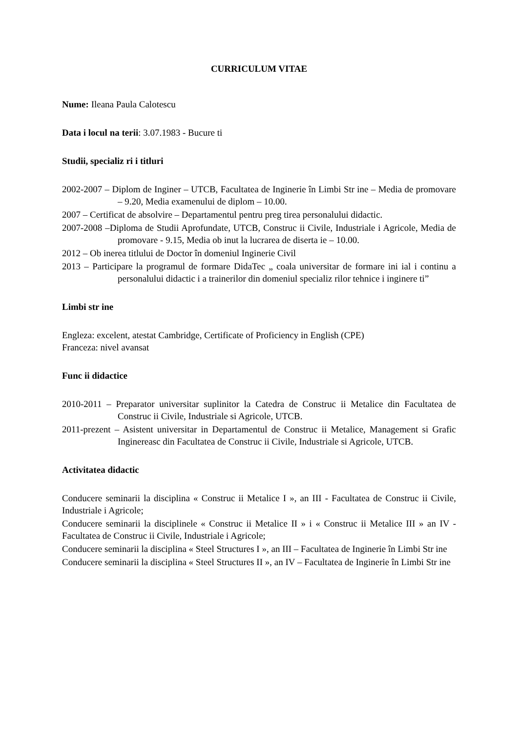CURRICULUM VITAE
Nume: Ileana Paula Calotescu
Data i locul na terii: 3.07.1983 - Bucure ti
Studii, specializ ri i titluri
2002-2007 – Diplom de Inginer – UTCB, Facultatea de Inginerie în Limbi Str ine – Media de promovare – 9.20, Media examenului de diplom – 10.00.
2007 – Certificat de absolvire – Departamentul pentru preg tirea personalului didactic.
2007-2008 –Diploma de Studii Aprofundate, UTCB, Construc ii Civile, Industriale i Agricole, Media de promovare - 9.15, Media ob inut la lucrarea de diserta ie – 10.00.
2012 – Ob inerea titlului de Doctor în domeniul Inginerie Civil
2013 – Participare la programul de formare DidaTec „ coala universitar de formare ini ial i continu a personalului didactic i a trainerilor din domeniul specializ rilor tehnice i inginere ti”
Limbi str ine
Engleza: excelent, atestat Cambridge, Certificate of Proficiency in English (CPE)
Franceza: nivel avansat
Func ii didactice
2010-2011 – Preparator universitar suplinitor la Catedra de Construc ii Metalice din Facultatea de Construc ii Civile, Industriale si Agricole, UTCB.
2011-prezent – Asistent universitar in Departamentul de Construc ii Metalice, Management si Grafic Inginereasc din Facultatea de Construc ii Civile, Industriale si Agricole, UTCB.
Activitatea didactic
Conducere seminarii la disciplina « Construc ii Metalice I », an III - Facultatea de Construc ii Civile, Industriale i Agricole;
Conducere seminarii la disciplinele « Construc ii Metalice II » i « Construc ii Metalice III » an IV - Facultatea de Construc ii Civile, Industriale i Agricole;
Conducere seminarii la disciplina « Steel Structures I », an III – Facultatea de Inginerie în Limbi Str ine
Conducere seminarii la disciplina « Steel Structures II », an IV – Facultatea de Inginerie în Limbi Str ine